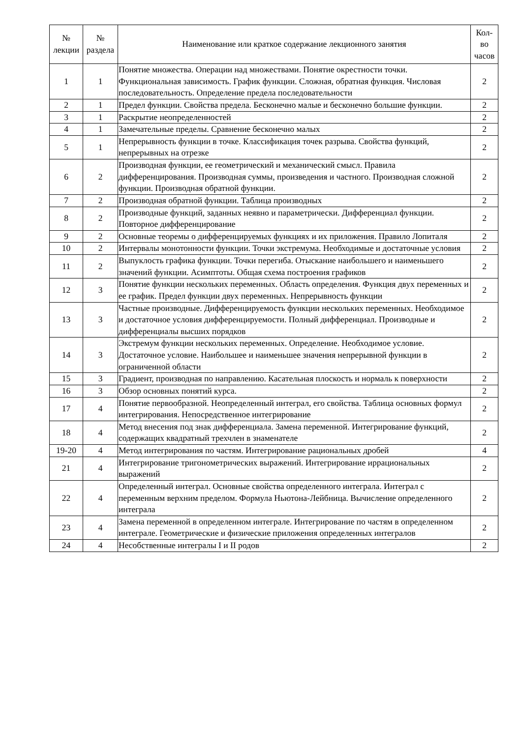| № лекции | № раздела | Наименование или краткое содержание лекционного занятия | Кол- во часов |
| --- | --- | --- | --- |
| 1 | 1 | Понятие множества. Операции над множествами. Понятие окрестности точки. Функциональная зависимость. График функции. Сложная, обратная функция. Числовая последовательность. Определение предела последовательности | 2 |
| 2 | 1 | Предел функции. Свойства предела. Бесконечно малые и бесконечно большие функции. | 2 |
| 3 | 1 | Раскрытие неопределенностей | 2 |
| 4 | 1 | Замечательные пределы. Сравнение бесконечно малых | 2 |
| 5 | 1 | Непрерывность функции в точке. Классификация точек разрыва. Свойства функций, непрерывных на отрезке | 2 |
| 6 | 2 | Производная функции, ее геометрический и механический смысл. Правила дифференцирования. Производная суммы, произведения и частного. Производная сложной функции. Производная обратной функции. | 2 |
| 7 | 2 | Производная обратной функции. Таблица производных | 2 |
| 8 | 2 | Производные функций, заданных неявно и параметрически. Дифференциал функции. Повторное дифференцирование | 2 |
| 9 | 2 | Основные теоремы о дифференцируемых функциях и их приложения. Правило Лопиталя | 2 |
| 10 | 2 | Интервалы монотонности функции. Точки экстремума. Необходимые и достаточные условия | 2 |
| 11 | 2 | Выпуклость графика функции. Точки перегиба. Отыскание наибольшего и наименьшего значений функции. Асимптоты. Общая схема построения графиков | 2 |
| 12 | 3 | Понятие функции нескольких переменных. Область определения. Функция двух переменных и ее график. Предел функции двух переменных. Непрерывность функции | 2 |
| 13 | 3 | Частные производные. Дифференцируемость функции нескольких переменных. Необходимое и достаточное условия дифференцируемости. Полный дифференциал. Производные и дифференциалы высших порядков | 2 |
| 14 | 3 | Экстремум функции нескольких переменных. Определение. Необходимое условие. Достаточное условие. Наибольшее и наименьшее значения непрерывной функции в ограниченной области | 2 |
| 15 | 3 | Градиент, производная по направлению. Касательная плоскость и нормаль к поверхности | 2 |
| 16 | 3 | Обзор основных понятий курса. | 2 |
| 17 | 4 | Понятие первообразной. Неопределенный интеграл, его свойства. Таблица основных формул интегрирования. Непосредственное интегрирование | 2 |
| 18 | 4 | Метод внесения под знак дифференциала. Замена переменной. Интегрирование функций, содержащих квадратный трехчлен в знаменателе | 2 |
| 19-20 | 4 | Метод интегрирования по частям. Интегрирование рациональных дробей | 4 |
| 21 | 4 | Интегрирование тригонометрических выражений. Интегрирование иррациональных выражений | 2 |
| 22 | 4 | Определенный интеграл. Основные свойства определенного интеграла. Интеграл с переменным верхним пределом. Формула Ньютона-Лейбница. Вычисление определенного интеграла | 2 |
| 23 | 4 | Замена переменной в определенном интеграле. Интегрирование по частям в определенном интеграле. Геометрические и физические приложения определенных интегралов | 2 |
| 24 | 4 | Несобственные интегралы I и II родов | 2 |